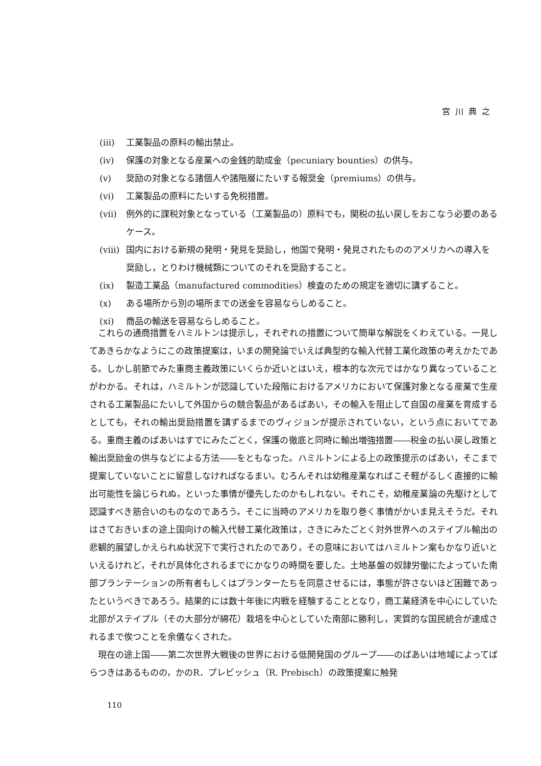宮川典之
(ⅲ) 工業製品の原料の輸出禁止。
(ⅳ) 保護の対象となる産業への金銭的助成金（pecuniary bounties）の供与。
(ⅴ) 奨励の対象となる諸個人や諸階層にたいする報奨金（premiums）の供与。
(ⅵ) 工業製品の原料にたいする免税措置。
(ⅶ) 例外的に課税対象となっている（工業製品の）原料でも，関税の払い戻しをおこなう必要のあるケース。
(ⅷ) 国内における新規の発明・発見を奨励し，他国で発明・発見されたもののアメリカへの導入を奨励し，とりわけ機械類についてのそれを奨励すること。
(ⅸ) 製造工業品（manufactured commodities）検査のための規定を適切に講ずること。
(ⅹ) ある場所から別の場所までの送金を容易ならしめること。
(ⅹi) 商品の輸送を容易ならしめること。
これらの通商措置をハミルトンは提示し，それぞれの措置について簡単な解説をくわえている。一見してあきらかなようにこの政策提案は，いまの開発論でいえば典型的な輸入代替工業化政策の考えかたである。しかし前節でみた重商主義政策にいくらか近いとはいえ，根本的な次元ではかなり異なっていることがわかる。それは，ハミルトンが認識していた段階におけるアメリカにおいて保護対象となる産業で生産される工業製品にたいして外国からの競合製品があるばあい，その輸入を阻止して自国の産業を育成するとしても，それの輸出奨励措置を講ずるまでのヴィジョンが提示されていない，という点においてである。重商主義のばあいはすでにみたごとく，保護の徹底と同時に輸出増強措置――税金の払い戻し政策と輸出奨励金の供与などによる方法――をともなった。ハミルトンによる上の政策提示のばあい，そこまで提案していないことに留意しなければなるまい。むろんそれは幼稚産業なればこそ軽がるしく直接的に輸出可能性を論じられぬ，といった事情が優先したのかもしれない。それこそ，幼稚産業論の先駆けとして認識すべき筋合いのものなのであろう。そこに当時のアメリカを取り巻く事情がかいま見えそうだ。それはさておきいまの途上国向けの輸入代替工業化政策は，さきにみたごとく対外世界へのステイプル輸出の悲観的展望しかえられぬ状況下で実行されたのであり，その意味においてはハミルトン案もかなり近いといえるけれど，それが具体化されるまでにかなりの時間を要した。土地基盤の奴隷労働にたよっていた南部プランテーションの所有者もしくはプランターたちを同意させるには，事態が許さないほど困難であったというべきであろう。結果的には数十年後に内戦を経験することとなり，商工業経済を中心にしていた北部がステイプル（その大部分が綿花）栽培を中心としていた南部に勝利し，実質的な国民統合が達成されるまで俟つことを余儀なくされた。
現在の途上国――第二次世界大戦後の世界における低開発国のグループ――のばあいは地域によってばらつきはあるものの，かのR．プレビッシュ（R. Prebisch）の政策提案に触発
110